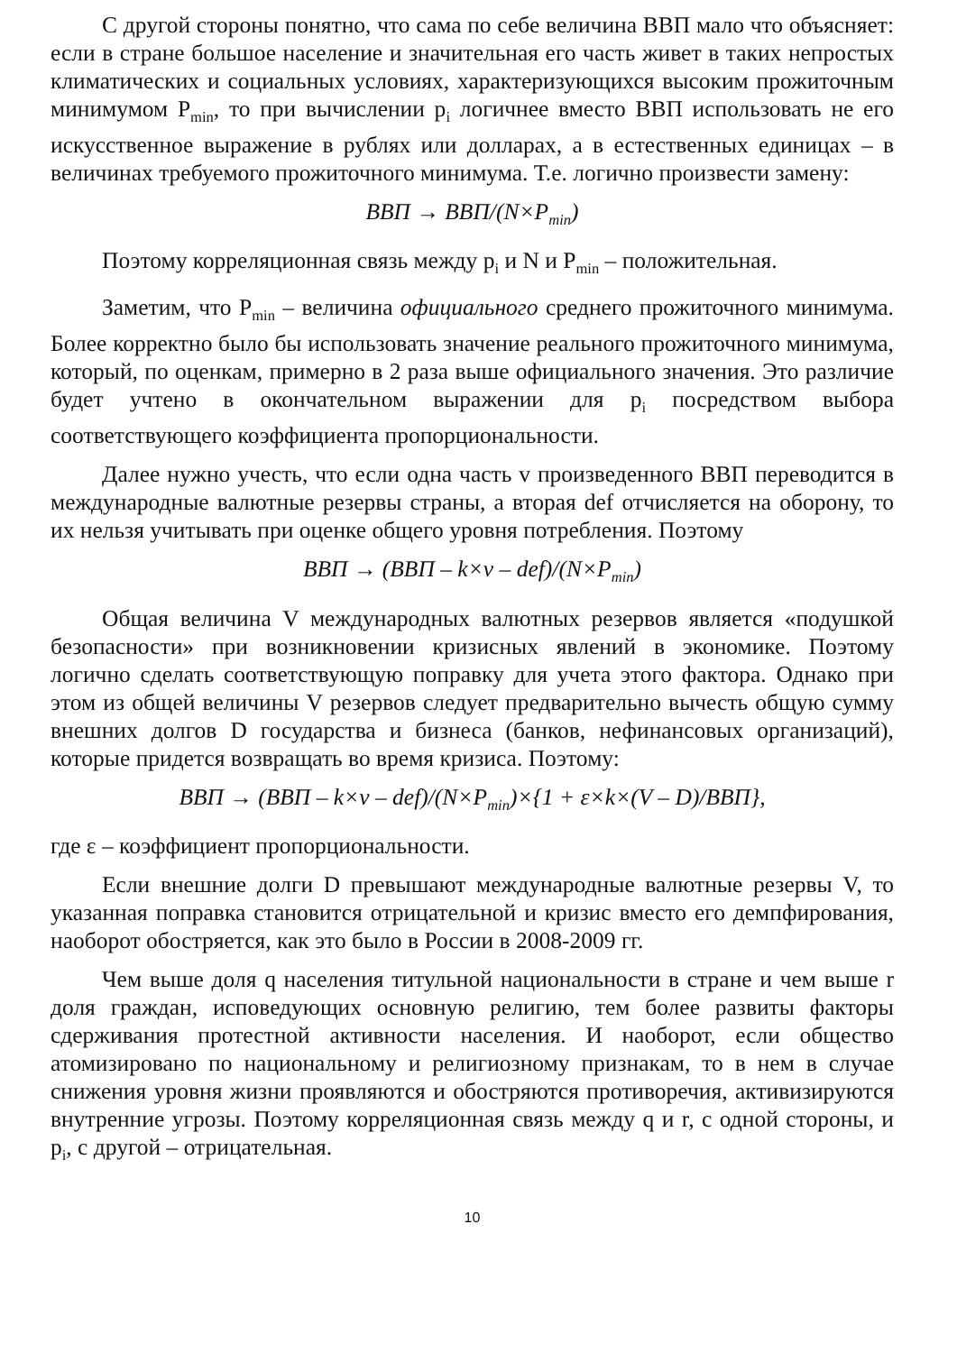С другой стороны понятно, что сама по себе величина ВВП мало что объясняет: если в стране большое население и значительная его часть живет в таких непростых климатических и социальных условиях, характеризующихся высоким прожиточным минимумом P<sub>min</sub>, то при вычислении p<sub>i</sub> логичнее вместо ВВП использовать не его искусственное выражение в рублях или долларах, а в естественных единицах – в величинах требуемого прожиточного минимума. Т.е. логично произвести замену:
ВВП → ВВП/(N×P<sub>min</sub>)
Поэтому корреляционная связь между p<sub>i</sub> и N и P<sub>min</sub> – положительная.
Заметим, что P<sub>min</sub> – величина официального среднего прожиточного минимума. Более корректно было бы использовать значение реального прожиточного минимума, который, по оценкам, примерно в 2 раза выше официального значения. Это различие будет учтено в окончательном выражении для p<sub>i</sub> посредством выбора соответствующего коэффициента пропорциональности.
Далее нужно учесть, что если одна часть v произведенного ВВП переводится в международные валютные резервы страны, а вторая def отчисляется на оборону, то их нельзя учитывать при оценке общего уровня потребления. Поэтому
ВВП → (ВВП – k×v – def)/(N×P<sub>min</sub>)
Общая величина V международных валютных резервов является «подушкой безопасности» при возникновении кризисных явлений в экономике. Поэтому логично сделать соответствующую поправку для учета этого фактора. Однако при этом из общей величины V резервов следует предварительно вычесть общую сумму внешних долгов D государства и бизнеса (банков, нефинансовых организаций), которые придется возвращать во время кризиса. Поэтому:
ВВП → (ВВП – k×v – def)/(N×P<sub>min</sub>)×{1 + ε×k×(V – D)/ВВП},
где ε – коэффициент пропорциональности.
Если внешние долги D превышают международные валютные резервы V, то указанная поправка становится отрицательной и кризис вместо его демпфирования, наоборот обостряется, как это было в России в 2008-2009 гг.
Чем выше доля q населения титульной национальности в стране и чем выше r доля граждан, исповедующих основную религию, тем более развиты факторы сдерживания протестной активности населения. И наоборот, если общество атомизировано по национальному и религиозному признакам, то в нем в случае снижения уровня жизни проявляются и обостряются противоречия, активизируются внутренние угрозы. Поэтому корреляционная связь между q и r, с одной стороны, и p<sub>i</sub>, с другой – отрицательная.
10